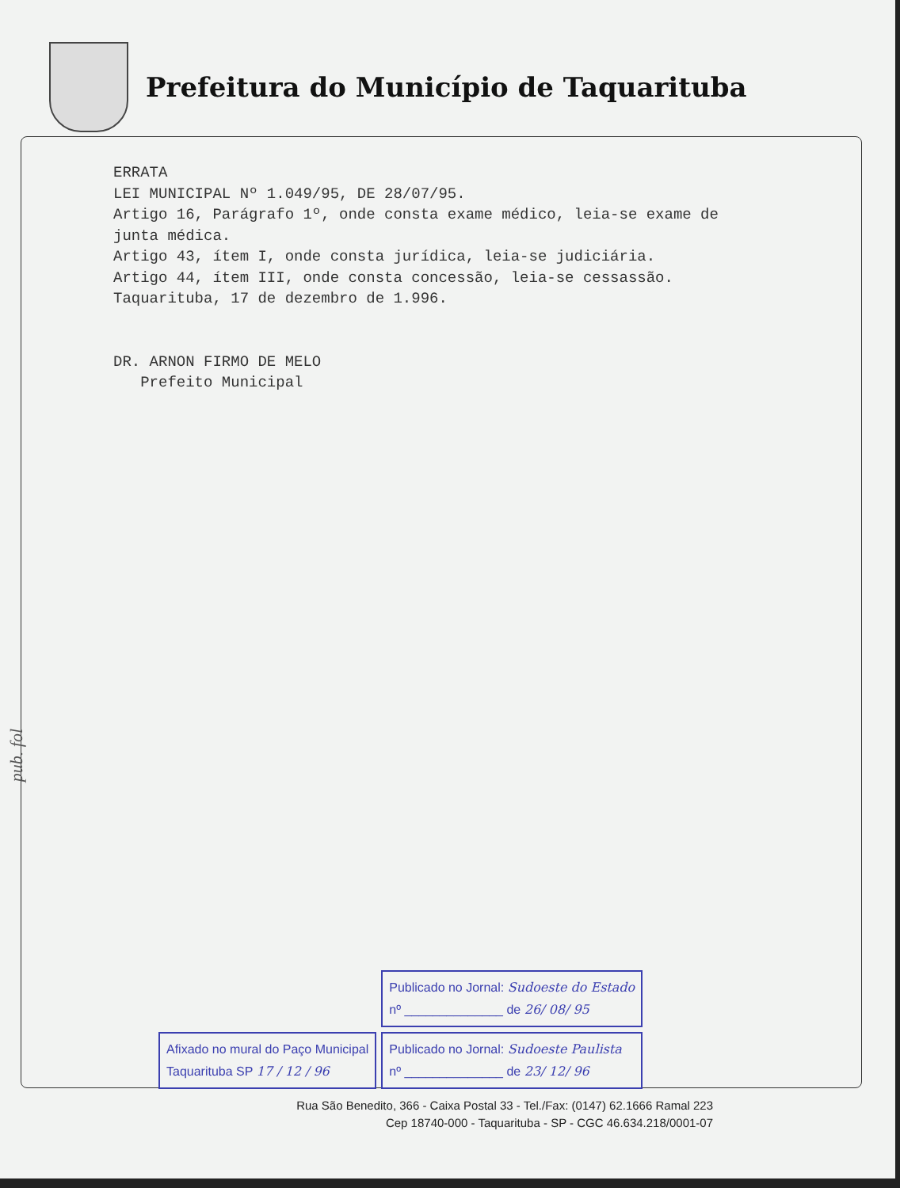Prefeitura do Município de Taquarituba
ERRATA
LEI MUNICIPAL Nº 1.049/95, DE 28/07/95.
Artigo 16, Parágrafo 1º, onde consta exame médico, leia-se exame de
junta médica.
Artigo 43, ítem I, onde consta jurídica, leia-se judiciária.
Artigo 44, ítem III, onde consta concessão, leia-se cessassão.
Taquarituba, 17 de dezembro de 1.996.
DR. ARNON FIRMO DE MELO
Prefeito Municipal
pub. fol
Afixado no mural do Paço Municipal
Taquarituba SP 17 / 12 / 96
Publicado no Jornal: Sudoeste do Estado
nº ______________ de 26/ 08/ 95
Publicado no Jornal: Sudoeste Paulista
nº ______________ de 23/ 12/ 96
Rua São Benedito, 366 - Caixa Postal 33 - Tel./Fax: (0147) 62.1666 Ramal 223
Cep 18740-000 - Taquarituba - SP - CGC 46.634.218/0001-07